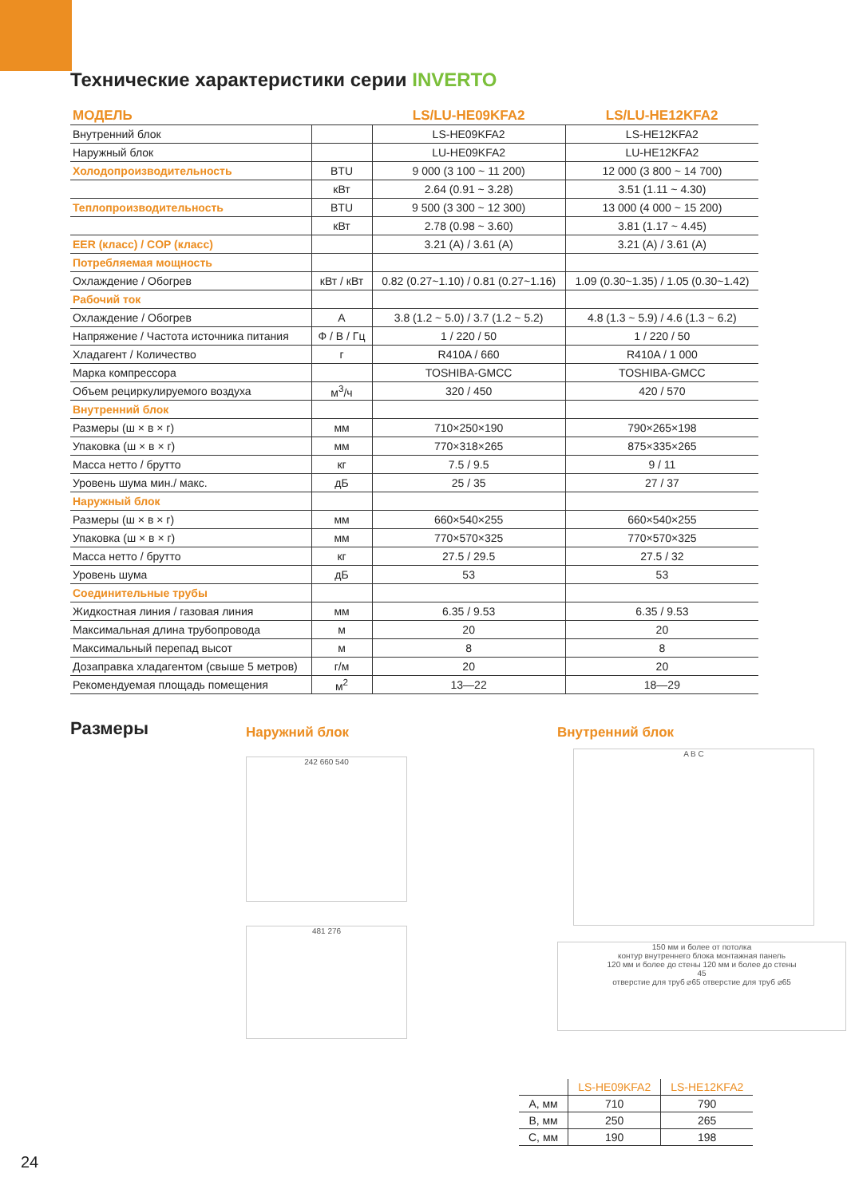Технические характеристики серии INVERTO
| МОДЕЛЬ | | LS/LU-HE09KFA2 | LS/LU-HE12KFA2 |
| --- | --- | --- | --- |
| Внутренний блок | | LS-HE09KFA2 | LS-HE12KFA2 |
| Наружный блок | | LU-HE09KFA2 | LU-HE12KFA2 |
| Холодопроизводительность | BTU | 9 000 (3 100 ~ 11 200) | 12 000 (3 800 ~ 14 700) |
| | кВт | 2.64 (0.91 ~ 3.28) | 3.51 (1.11 ~ 4.30) |
| Теплопроизводительность | BTU | 9 500 (3 300 ~ 12 300) | 13 000 (4 000 ~ 15 200) |
| | кВт | 2.78 (0.98 ~ 3.60) | 3.81 (1.17 ~ 4.45) |
| EER (класс) / COP (класс) | | 3.21 (A) / 3.61 (A) | 3.21 (A) / 3.61 (A) |
| Потребляемая мощность | | | |
| Охлаждение / Обогрев | кВт / кВт | 0.82 (0.27~1.10) / 0.81 (0.27~1.16) | 1.09 (0.30~1.35) / 1.05 (0.30~1.42) |
| Рабочий ток | | | |
| Охлаждение / Обогрев | A | 3.8 (1.2 ~ 5.0) / 3.7 (1.2 ~ 5.2) | 4.8 (1.3 ~ 5.9) / 4.6 (1.3 ~ 6.2) |
| Напряжение / Частота источника питания | Ф / В / Гц | 1 / 220 / 50 | 1 / 220 / 50 |
| Хладагент / Количество | г | R410A / 660 | R410A / 1 000 |
| Марка компрессора | | TOSHIBA-GMCC | TOSHIBA-GMCC |
| Объем рециркулируемого воздуха | м<sup>3</sup>/ч | 320 / 450 | 420 / 570 |
| Внутренний блок | | | |
| Размеры (ш × в × г) | мм | 710×250×190 | 790×265×198 |
| Упаковка (ш × в × г) | мм | 770×318×265 | 875×335×265 |
| Масса нетто / брутто | кг | 7.5 / 9.5 | 9 / 11 |
| Уровень шума мин./ макс. | дБ | 25 / 35 | 27 / 37 |
| Наружный блок | | | |
| Размеры (ш × в × г) | мм | 660×540×255 | 660×540×255 |
| Упаковка (ш × в × г) | мм | 770×570×325 | 770×570×325 |
| Масса нетто / брутто | кг | 27.5 / 29.5 | 27.5 / 32 |
| Уровень шума | дБ | 53 | 53 |
| Соединительные трубы | | | |
| Жидкостная линия / газовая линия | мм | 6.35 / 9.53 | 6.35 / 9.53 |
| Максимальная длина трубопровода | м | 20 | 20 |
| Максимальный перепад высот | м | 8 | 8 |
| Дозаправка хладагентом (свыше 5 метров) | г/м | 20 | 20 |
| Рекомендуемая площадь помещения | м<sup>2</sup> | 13—22 | 18—29 |
Размеры
Наружний блок
242 660 540
481 276
Внутренний блок
A B C
150 мм и более от потолка
контур внутреннего блока монтажная панель
120 мм и более до стены 120 мм и более до стены
45
отверстие для труб ⌀65 отверстие для труб ⌀65
| | LS-HE09KFA2 | LS-HE12KFA2 |
| --- | --- | --- |
| A, мм | 710 | 790 |
| B, мм | 250 | 265 |
| C, мм | 190 | 198 |
24